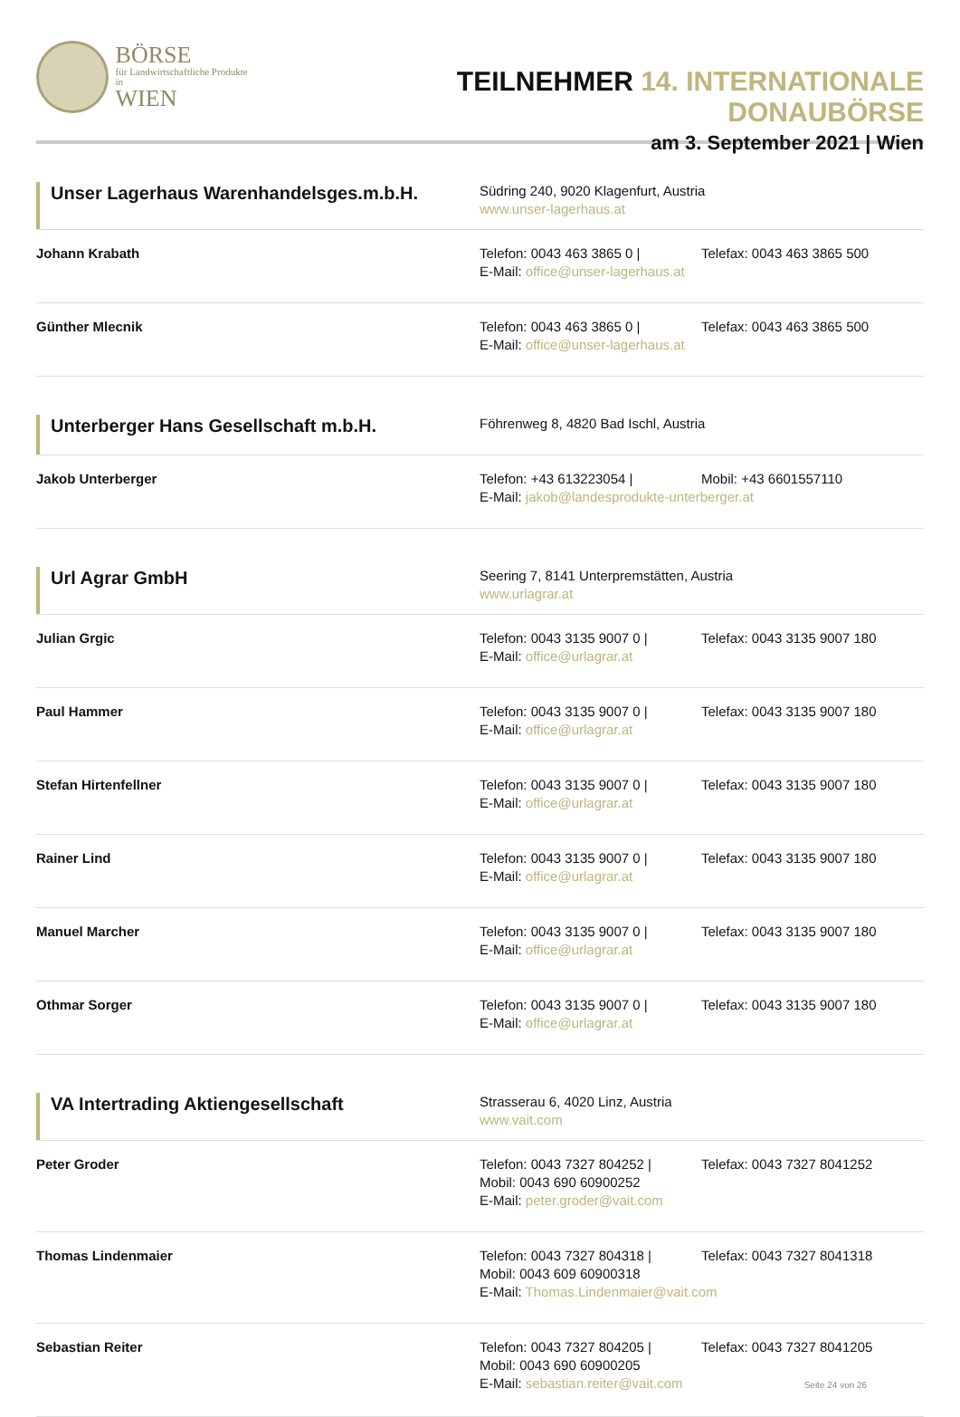BÖRSE
für Landwirtschaftliche Produkte in
WIEN
TEILNEHMER 14. INTERNATIONALE DONAUBÖRSE
am 3. September 2021 | Wien
Unser Lagerhaus Warenhandelsges.m.b.H.
Südring 240, 9020 Klagenfurt, Austria
www.unser-lagerhaus.at
Johann Krabath Telefon: 0043 463 3865 0 | Telefax: 0043 463 3865 500
E-Mail: office@unser-lagerhaus.at
Günther Mlecnik Telefon: 0043 463 3865 0 | Telefax: 0043 463 3865 500
E-Mail: office@unser-lagerhaus.at
Unterberger Hans Gesellschaft m.b.H.
Föhrenweg 8, 4820 Bad Ischl, Austria
Jakob Unterberger Telefon: +43 613223054 | Mobil: +43 6601557110
E-Mail: jakob@landesprodukte-unterberger.at
Url Agrar GmbH
Seering 7, 8141 Unterpremstätten, Austria
www.urlagrar.at
Julian Grgic Telefon: 0043 3135 9007 0 | Telefax: 0043 3135 9007 180
E-Mail: office@urlagrar.at
Paul Hammer Telefon: 0043 3135 9007 0 | Telefax: 0043 3135 9007 180
E-Mail: office@urlagrar.at
Stefan Hirtenfellner Telefon: 0043 3135 9007 0 | Telefax: 0043 3135 9007 180
E-Mail: office@urlagrar.at
Rainer Lind Telefon: 0043 3135 9007 0 | Telefax: 0043 3135 9007 180
E-Mail: office@urlagrar.at
Manuel Marcher Telefon: 0043 3135 9007 0 | Telefax: 0043 3135 9007 180
E-Mail: office@urlagrar.at
Othmar Sorger Telefon: 0043 3135 9007 0 | Telefax: 0043 3135 9007 180
E-Mail: office@urlagrar.at
VA Intertrading Aktiengesellschaft
Strasserau 6, 4020 Linz, Austria
www.vait.com
Peter Groder Telefon: 0043 7327 804252 | Telefax: 0043 7327 8041252
Mobil: 0043 690 60900252
E-Mail: peter.groder@vait.com
Thomas Lindenmaier Telefon: 0043 7327 804318 | Telefax: 0043 7327 8041318
Mobil: 0043 609 60900318
E-Mail: Thomas.Lindenmaier@vait.com
Sebastian Reiter Telefon: 0043 7327 804205 | Telefax: 0043 7327 8041205
Mobil: 0043 690 60900205
E-Mail: sebastian.reiter@vait.com Seite 24 von 26